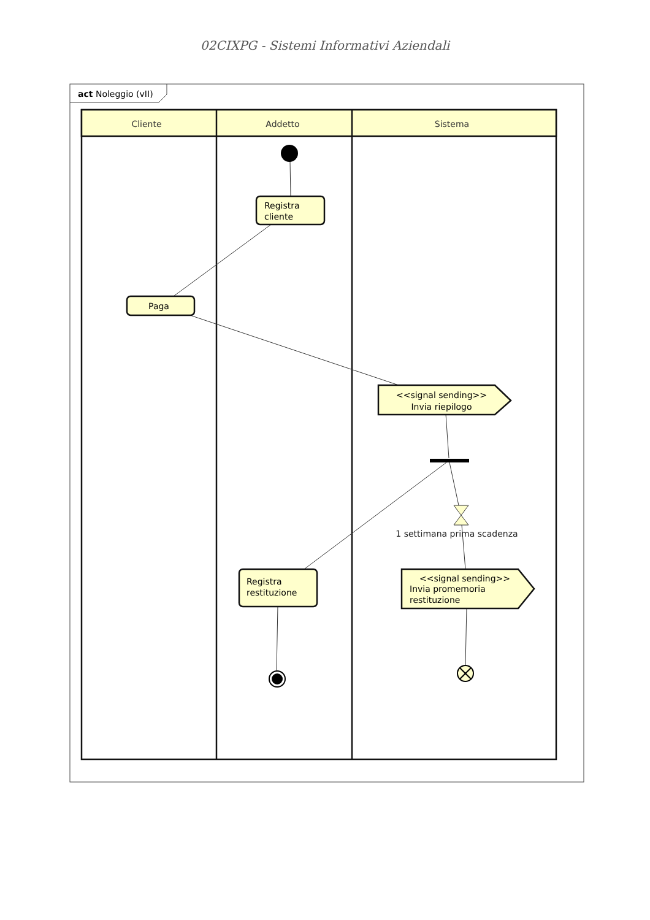02CIXPG - Sistemi Informativi Aziendali
act Noleggio (vII)
Cliente
Addetto
Sistema
Registra
cliente
Paga
<<signal sending>>
Invia riepilogo
1 settimana prima scadenza
Registra
restituzione
<<signal sending>>
Invia promemoria
restituzione